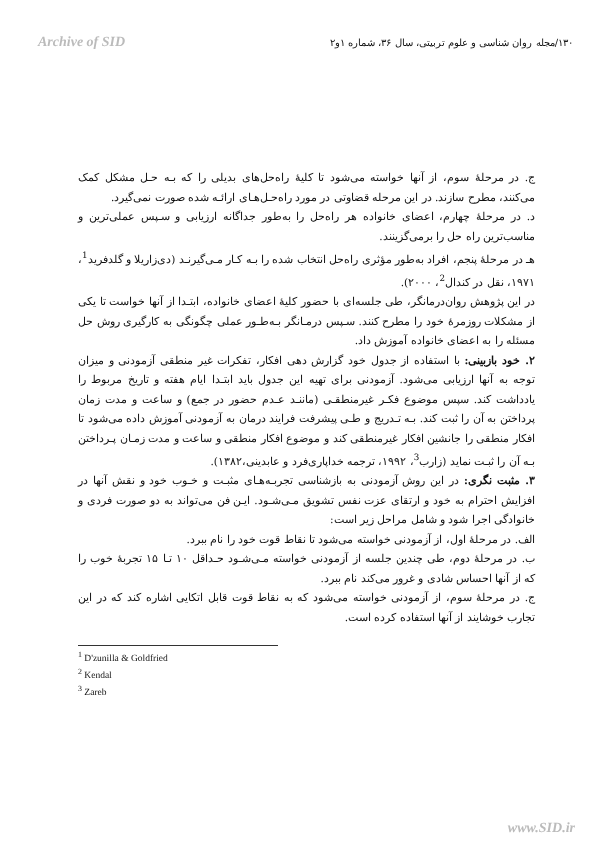Archive of SID ۱۳۰/مجله روان شناسی و علوم تربیتی، سال ۳۶، شماره ۱و۲
ج. در مرحلهٔ سوم، از آنها خواسته می‌شود تا کلیهٔ راه‌حل‌های بدیلی را که بـه حـل مشکل کمک می‌کنند، مطرح سازند. در این مرحله قضاوتی در مورد راه‌حـل‌هـای ارائـه شده صورت نمی‌گیرد.
د. در مرحلهٔ چهارم، اعضای خانواده هر راه‌حل را به‌طور جداگانه ارزیابی و سـپس عملی‌ترین و مناسب‌ترین راه حل را برمی‌گزینند.
هـ در مرحلهٔ پنجم، افراد به‌طور مؤثری راه‌حل انتخاب شده را بـه کـار مـی‌گیرنـد (دی‌زاریلا و گلدفرید<sup>1</sup>، ۱۹۷۱، نقل در کندال<sup>2</sup>، ۲۰۰۰).
در این پژوهش روان‌درمانگر، طی جلسه‌ای با حضور کلیهٔ اعضای خانواده، ابتـدا از آنها خواست تا یکی از مشکلات روزمرهٔ خود را مطرح کنند. سـپس درمـانگر بـه‌طـور عملی چگونگی به کارگیری روش حل مسئله را به اعضای خانواده آموزش داد.
۲. خود بازبینی: با استفاده از جدول خود گزارش دهی افکار، تفکرات غیر منطقی آزمودنی و میزان توجه به آنها ارزیابی می‌شود. آزمودنی برای تهیه این جدول باید ابتـدا ایام هفته و تاریخ مربوط را یادداشت کند. سپس موضوع فکـر غیرمنطقـی (ماننـد عـدم حضور در جمع) و ساعت و مدت زمان پرداختن به آن را ثبت کند. بـه تـدریج و طـی پیشرفت فرایند درمان به آزمودنی آموزش داده می‌شود تا افکار منطقی را جانشین افکار غیرمنطقی کند و موضوع افکار منطقی و ساعت و مدت زمـان پـرداختن بـه آن را ثبـت نماید (زارب<sup>3</sup>، ۱۹۹۲، ترجمه خداپاری‌فرد و عابدینی،۱۳۸۲).
۳. مثبت نگری: در این روش آزمودنی به بازشناسی تجربـه‌هـای مثبـت و خـوب خود و نقش آنها در افزایش احترام به خود و ارتقای عزت نفس تشویق مـی‌شـود. ایـن فن می‌تواند به دو صورت فردی و خانوادگی اجرا شود و شامل مراحل زیر است:
الف. در مرحلهٔ اول، از آزمودنی خواسته می‌شود تا نقاط قوت خود را نام ببرد.
ب. در مرحلهٔ دوم، طی چندین جلسه از آزمودنی خواسته مـی‌شـود حـداقل ۱۰ تـا ۱۵ تجربهٔ خوب را که از آنها احساس شادی و غرور می‌کند نام ببرد.
ج. در مرحلهٔ سوم، از آزمودنی خواسته می‌شود که به نقاط قوت قابل اتکایی اشاره کند که در این تجارب خوشایند از آنها استفاده کرده است.
<sup>1</sup> D'zunilla & Goldfried
<sup>2</sup> Kendal
<sup>3</sup> Zareb
www.SID.ir